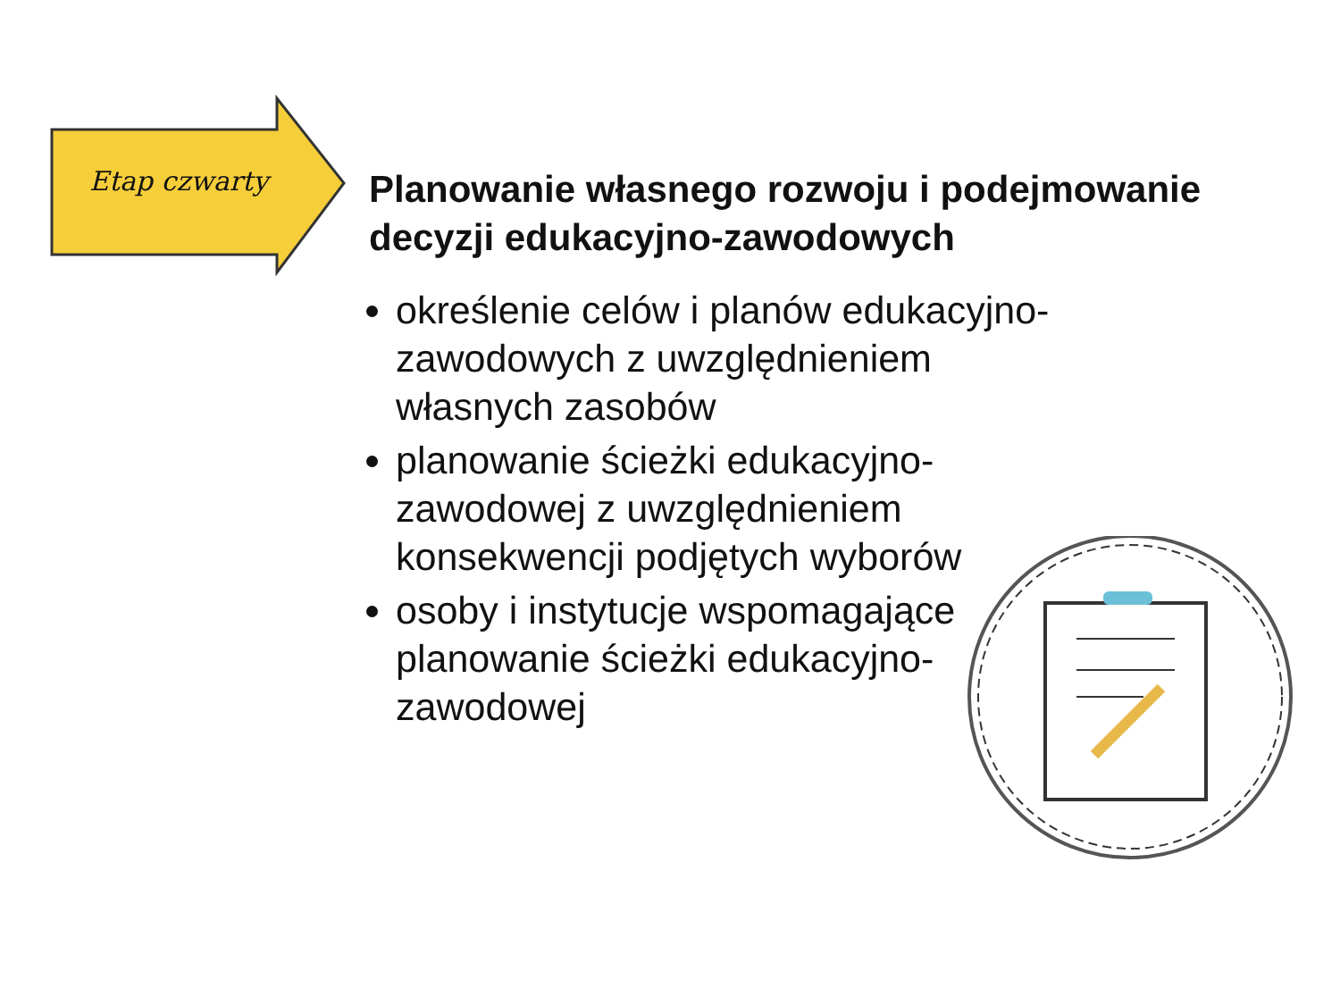Etap czwarty
Planowanie własnego rozwoju i podejmowanie decyzji edukacyjno-zawodowych
określenie celów i planów edukacyjno-zawodowych z uwzględnieniem własnych zasobów
planowanie ścieżki edukacyjno-zawodowej z uwzględnieniem konsekwencji podjętych wyborów
osoby i instytucje wspomagające planowanie ścieżki edukacyjno-zawodowej